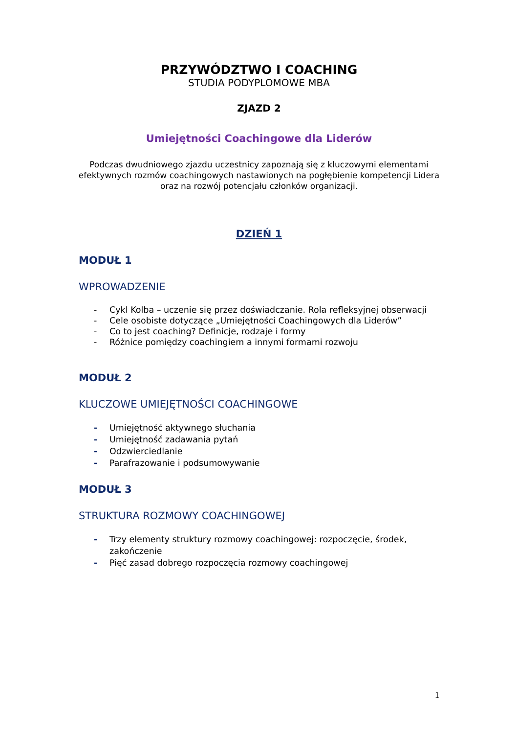PRZYWÓDZTWO I COACHING
STUDIA PODYPLOMOWE MBA
ZJAZD 2
Umiejętności Coachingowe dla Liderów
Podczas dwudniowego zjazdu uczestnicy zapoznają się z kluczowymi elementami efektywnych rozmów coachingowych nastawionych na pogłębienie kompetencji Lidera oraz na rozwój potencjału członków organizacji.
DZIEŃ 1
MODUŁ 1
WPROWADZENIE
- Cykl Kolba – uczenie się przez doświadczanie. Rola refleksyjnej obserwacji
- Cele osobiste dotyczące „Umiejętności Coachingowych dla Liderów”
- Co to jest coaching? Definicje, rodzaje i formy
- Różnice pomiędzy coachingiem a innymi formami rozwoju
MODUŁ 2
KLUCZOWE UMIEJĘTNOŚCI COACHINGOWE
- Umiejętność aktywnego słuchania
- Umiejętność zadawania pytań
- Odzwierciedlanie
- Parafrazowanie i podsumowywanie
MODUŁ 3
STRUKTURA ROZMOWY COACHINGOWEJ
- Trzy elementy struktury rozmowy coachingowej: rozpoczęcie, środek, zakończenie
- Pięć zasad dobrego rozpoczęcia rozmowy coachingowej
1